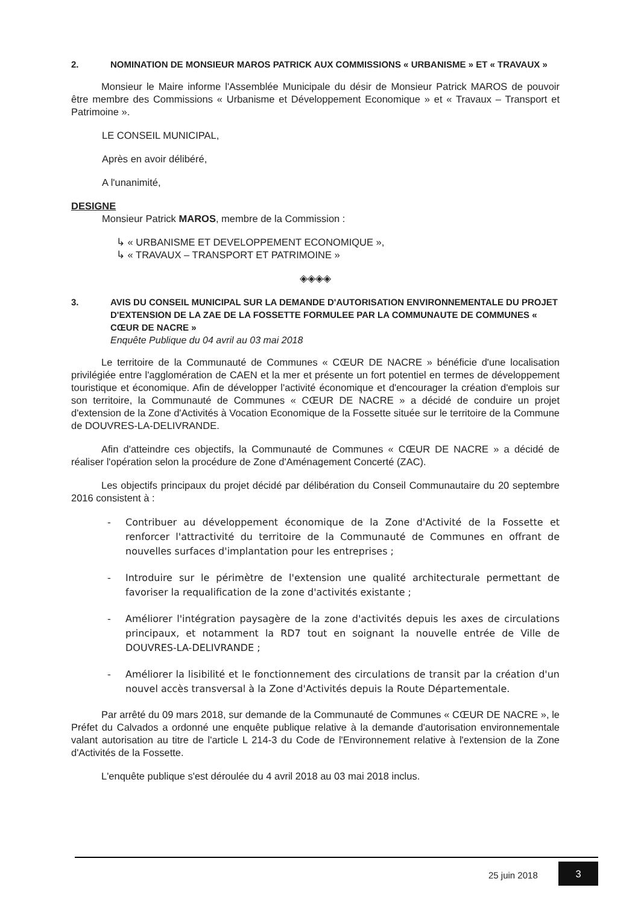2. NOMINATION DE MONSIEUR MAROS PATRICK AUX COMMISSIONS « URBANISME » ET « TRAVAUX »
Monsieur le Maire informe l'Assemblée Municipale du désir de Monsieur Patrick MAROS de pouvoir être membre des Commissions « Urbanisme et Développement Economique » et « Travaux – Transport et Patrimoine ».
LE CONSEIL MUNICIPAL,
Après en avoir délibéré,
A l'unanimité,
DESIGNE
Monsieur Patrick MAROS, membre de la Commission :
↳ « URBANISME ET DEVELOPPEMENT ECONOMIQUE »,
↳ « TRAVAUX – TRANSPORT ET PATRIMOINE »
◈◈◈◈
3. AVIS DU CONSEIL MUNICIPAL SUR LA DEMANDE D'AUTORISATION ENVIRONNEMENTALE DU PROJET D'EXTENSION DE LA ZAE DE LA FOSSETTE FORMULEE PAR LA COMMUNAUTE DE COMMUNES « CŒUR DE NACRE »
Enquête Publique du 04 avril au 03 mai 2018
Le territoire de la Communauté de Communes « CŒUR DE NACRE » bénéficie d'une localisation privilégiée entre l'agglomération de CAEN et la mer et présente un fort potentiel en termes de développement touristique et économique. Afin de développer l'activité économique et d'encourager la création d'emplois sur son territoire, la Communauté de Communes « CŒUR DE NACRE » a décidé de conduire un projet d'extension de la Zone d'Activités à Vocation Economique de la Fossette située sur le territoire de la Commune de DOUVRES-LA-DELIVRANDE.
Afin d'atteindre ces objectifs, la Communauté de Communes « CŒUR DE NACRE » a décidé de réaliser l'opération selon la procédure de Zone d'Aménagement Concerté (ZAC).
Les objectifs principaux du projet décidé par délibération du Conseil Communautaire du 20 septembre 2016 consistent à :
- Contribuer au développement économique de la Zone d'Activité de la Fossette et renforcer l'attractivité du territoire de la Communauté de Communes en offrant de nouvelles surfaces d'implantation pour les entreprises ;
- Introduire sur le périmètre de l'extension une qualité architecturale permettant de favoriser la requalification de la zone d'activités existante ;
- Améliorer l'intégration paysagère de la zone d'activités depuis les axes de circulations principaux, et notamment la RD7 tout en soignant la nouvelle entrée de Ville de DOUVRES-LA-DELIVRANDE ;
- Améliorer la lisibilité et le fonctionnement des circulations de transit par la création d'un nouvel accès transversal à la Zone d'Activités depuis la Route Départementale.
Par arrêté du 09 mars 2018, sur demande de la Communauté de Communes « CŒUR DE NACRE », le Préfet du Calvados a ordonné une enquête publique relative à la demande d'autorisation environnementale valant autorisation au titre de l'article L 214-3 du Code de l'Environnement relative à l'extension de la Zone d'Activités de la Fossette.
L'enquête publique s'est déroulée du 4 avril 2018 au 03 mai 2018 inclus.
25 juin 2018
3